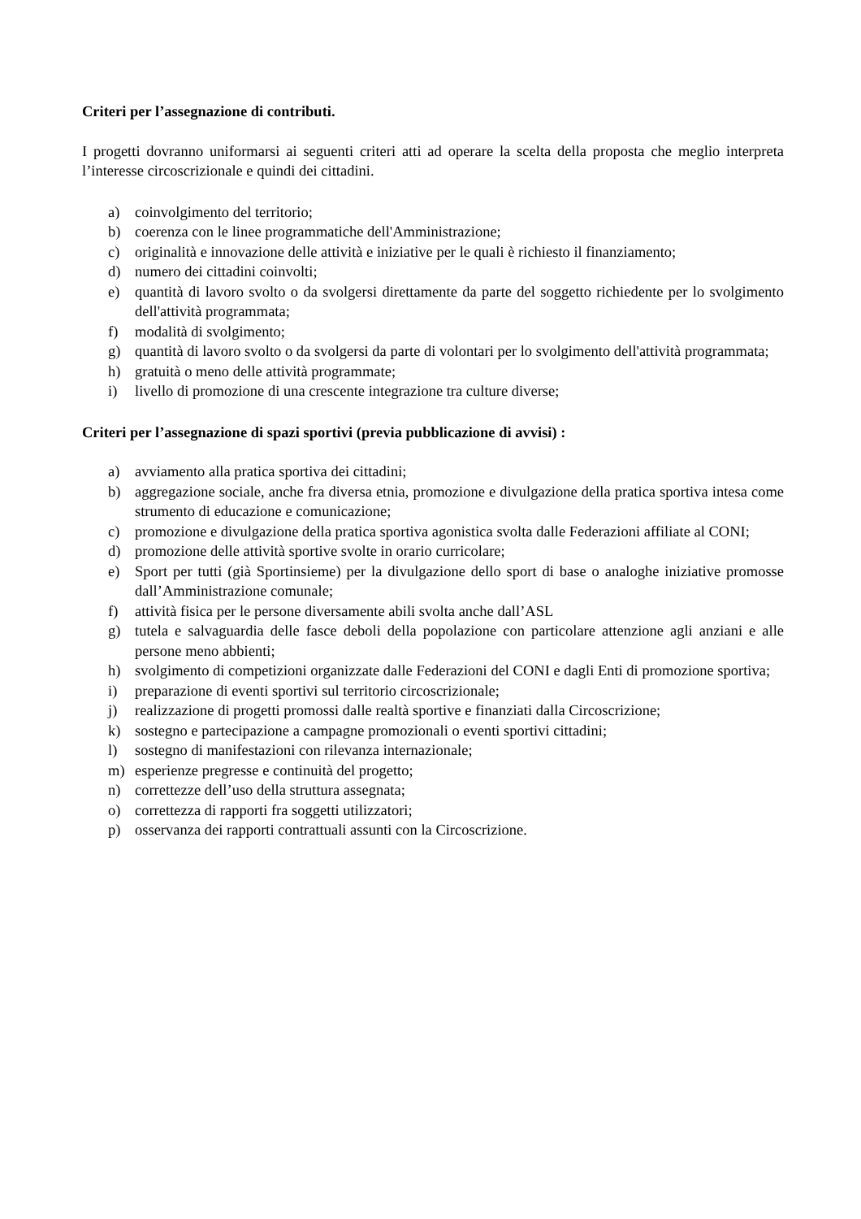Criteri per l’assegnazione di contributi.
I progetti dovranno uniformarsi ai seguenti criteri atti ad operare la scelta della proposta che meglio interpreta l’interesse circoscrizionale e quindi dei cittadini.
a) coinvolgimento del territorio;
b) coerenza con le linee programmatiche dell'Amministrazione;
c) originalità e innovazione delle attività e iniziative per le quali è richiesto il finanziamento;
d) numero dei cittadini coinvolti;
e) quantità di lavoro svolto o da svolgersi direttamente da parte del soggetto richiedente per lo svolgimento dell'attività programmata;
f) modalità di svolgimento;
g) quantità di lavoro svolto o da svolgersi da parte di volontari per lo svolgimento dell'attività programmata;
h) gratuità o meno delle attività programmate;
i) livello di promozione di una crescente integrazione tra culture diverse;
Criteri per l’assegnazione di spazi sportivi (previa pubblicazione di avvisi) :
a) avviamento alla pratica sportiva dei cittadini;
b) aggregazione sociale, anche fra diversa etnia, promozione e divulgazione della pratica sportiva intesa come strumento di educazione e comunicazione;
c) promozione e divulgazione della pratica sportiva agonistica svolta dalle Federazioni affiliate al CONI;
d) promozione delle attività sportive svolte in orario curricolare;
e) Sport per tutti (già Sportinsieme) per la divulgazione dello sport di base o analoghe iniziative promosse dall’Amministrazione comunale;
f) attività fisica per le persone diversamente abili svolta anche dall’ASL
g) tutela e salvaguardia delle fasce deboli della popolazione con particolare attenzione agli anziani e alle persone meno abbienti;
h) svolgimento di competizioni organizzate dalle Federazioni del CONI e dagli Enti di promozione sportiva;
i) preparazione di eventi sportivi sul territorio circoscrizionale;
j) realizzazione di progetti promossi dalle realtà sportive e finanziati dalla Circoscrizione;
k) sostegno e partecipazione a campagne promozionali o eventi sportivi cittadini;
l) sostegno di manifestazioni con rilevanza internazionale;
m) esperienze pregresse e continuità del progetto;
n) correttezze dell’uso della struttura assegnata;
o) correttezza di rapporti fra soggetti utilizzatori;
p) osservanza dei rapporti contrattuali assunti con la Circoscrizione.